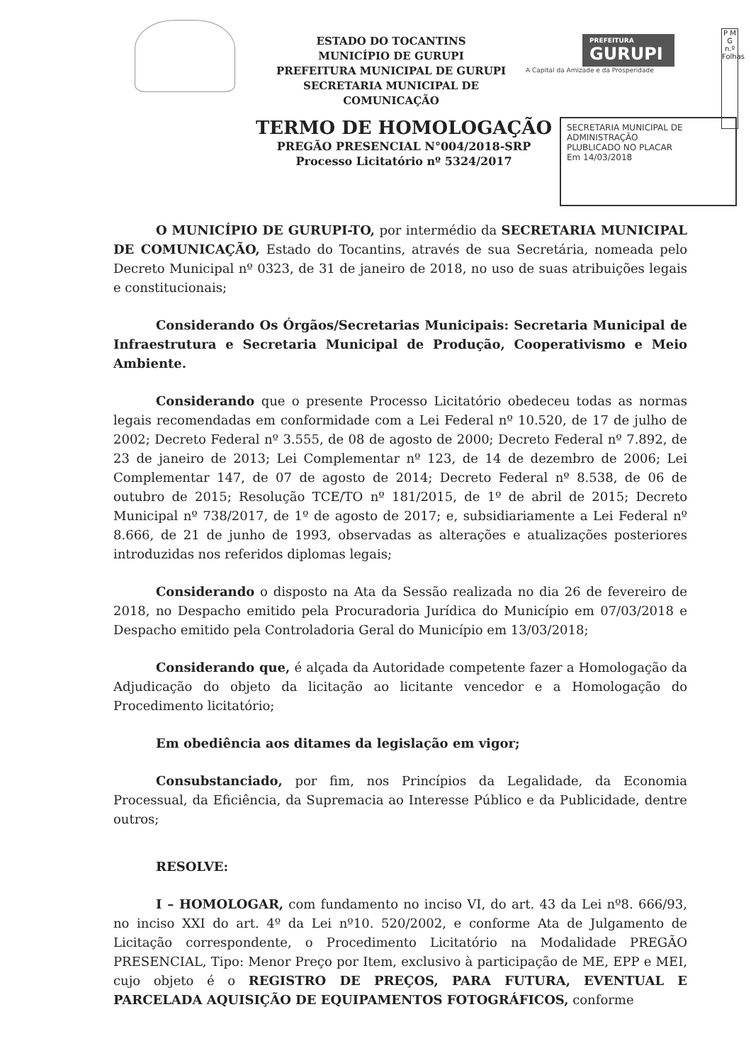P M G n.º Folhas
ESTADO DO TOCANTINS
MUNICÍPIO DE GURUPI
PREFEITURA MUNICIPAL DE GURUPI
SECRETARIA MUNICIPAL DE COMUNICAÇÃO
PREFEITURA
GURUPI
A Capital da Amizade e da Prosperidade
TERMO DE HOMOLOGAÇÃO
PREGÃO PRESENCIAL N°004/2018-SRP
Processo Licitatório nº 5324/2017
SECRETARIA MUNICIPAL DE ADMINISTRAÇÃO
PLUBLICADO NO PLACAR
Em 14/03/2018
O MUNICÍPIO DE GURUPI-TO, por intermédio da SECRETARIA MUNICIPAL DE COMUNICAÇÃO, Estado do Tocantins, através de sua Secretária, nomeada pelo Decreto Municipal nº 0323, de 31 de janeiro de 2018, no uso de suas atribuições legais e constitucionais;
Considerando Os Órgãos/Secretarias Municipais: Secretaria Municipal de Infraestrutura e Secretaria Municipal de Produção, Cooperativismo e Meio Ambiente.
Considerando que o presente Processo Licitatório obedeceu todas as normas legais recomendadas em conformidade com a Lei Federal nº 10.520, de 17 de julho de 2002; Decreto Federal nº 3.555, de 08 de agosto de 2000; Decreto Federal nº 7.892, de 23 de janeiro de 2013; Lei Complementar nº 123, de 14 de dezembro de 2006; Lei Complementar 147, de 07 de agosto de 2014; Decreto Federal nº 8.538, de 06 de outubro de 2015; Resolução TCE/TO nº 181/2015, de 1º de abril de 2015; Decreto Municipal nº 738/2017, de 1º de agosto de 2017; e, subsidiariamente a Lei Federal nº 8.666, de 21 de junho de 1993, observadas as alterações e atualizações posteriores introduzidas nos referidos diplomas legais;
Considerando o disposto na Ata da Sessão realizada no dia 26 de fevereiro de 2018, no Despacho emitido pela Procuradoria Jurídica do Município em 07/03/2018 e Despacho emitido pela Controladoria Geral do Município em 13/03/2018;
Considerando que, é alçada da Autoridade competente fazer a Homologação da Adjudicação do objeto da licitação ao licitante vencedor e a Homologação do Procedimento licitatório;
Em obediência aos ditames da legislação em vigor;
Consubstanciado, por fim, nos Princípios da Legalidade, da Economia Processual, da Eficiência, da Supremacia ao Interesse Público e da Publicidade, dentre outros;
RESOLVE:
I – HOMOLOGAR, com fundamento no inciso VI, do art. 43 da Lei nº8. 666/93, no inciso XXI do art. 4º da Lei nº10. 520/2002, e conforme Ata de Julgamento de Licitação correspondente, o Procedimento Licitatório na Modalidade PREGÃO PRESENCIAL, Tipo: Menor Preço por Item, exclusivo à participação de ME, EPP e MEI, cujo objeto é o REGISTRO DE PREÇOS, PARA FUTURA, EVENTUAL E PARCELADA AQUISIÇÃO DE EQUIPAMENTOS FOTOGRÁFICOS, conforme